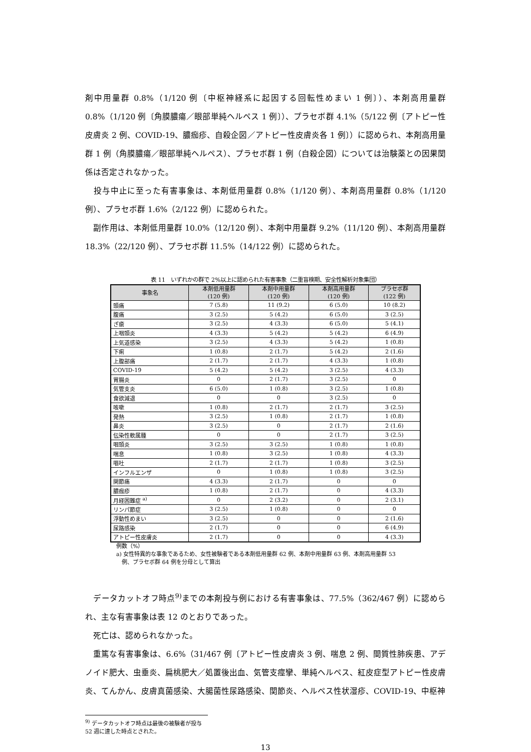剤中用量群 0.8%（1/120 例〔中枢神経系に起因する回転性めまい 1 例〕）、本剤高用量群 0.8%（1/120 例〔角膜膿瘍／眼部単純ヘルペス 1 例〕）、プラセボ群 4.1%（5/122 例〔アトピー性皮膚炎 2 例、COVID-19、膿痂疹、自殺企図／アトピー性皮膚炎各 1 例〕）に認められ、本剤高用量群 1 例（角膜膿瘍／眼部単純ヘルペス）、プラセボ群 1 例（自殺企図）については治験薬との因果関係は否定されなかった。
　投与中止に至った有害事象は、本剤低用量群 0.8%（1/120 例）、本剤高用量群 0.8%（1/120 例）、プラセボ群 1.6%（2/122 例）に認められた。
　副作用は、本剤低用量群 10.0%（12/120 例）、本剤中用量群 9.2%（11/120 例）、本剤高用量群 18.3%（22/120 例）、プラセボ群 11.5%（14/122 例）に認められた。
表 11　いずれかの群で 2%以上に認められた有害事象（二重盲検期、安全性解析対象集団）
| 事象名 | 本剤低用量群 (120 例) | 本剤中用量群 (120 例) | 本剤高用量群 (120 例) | プラセボ群 (122 例) |
| --- | --- | --- | --- | --- |
| 頭痛 | 7 (5.8) | 11 (9.2) | 6 (5.0) | 10 (8.2) |
| 腹痛 | 3 (2.5) | 5 (4.2) | 6 (5.0) | 3 (2.5) |
| ざ瘡 | 3 (2.5) | 4 (3.3) | 6 (5.0) | 5 (4.1) |
| 上咽頭炎 | 4 (3.3) | 5 (4.2) | 5 (4.2) | 6 (4.9) |
| 上気道感染 | 3 (2.5) | 4 (3.3) | 5 (4.2) | 1 (0.8) |
| 下痢 | 1 (0.8) | 2 (1.7) | 5 (4.2) | 2 (1.6) |
| 上腹部痛 | 2 (1.7) | 2 (1.7) | 4 (3.3) | 1 (0.8) |
| COVID-19 | 5 (4.2) | 5 (4.2) | 3 (2.5) | 4 (3.3) |
| 胃腸炎 | 0 | 2 (1.7) | 3 (2.5) | 0 |
| 気管支炎 | 6 (5.0) | 1 (0.8) | 3 (2.5) | 1 (0.8) |
| 食欲減退 | 0 | 0 | 3 (2.5) | 0 |
| 咳嗽 | 1 (0.8) | 2 (1.7) | 2 (1.7) | 3 (2.5) |
| 発熱 | 3 (2.5) | 1 (0.8) | 2 (1.7) | 1 (0.8) |
| 鼻炎 | 3 (2.5) | 0 | 2 (1.7) | 2 (1.6) |
| 伝染性軟属腫 | 0 | 0 | 2 (1.7) | 3 (2.5) |
| 咽頭炎 | 3 (2.5) | 3 (2.5) | 1 (0.8) | 1 (0.8) |
| 喘息 | 1 (0.8) | 3 (2.5) | 1 (0.8) | 4 (3.3) |
| 嘔吐 | 2 (1.7) | 2 (1.7) | 1 (0.8) | 3 (2.5) |
| インフルエンザ | 0 | 1 (0.8) | 1 (0.8) | 3 (2.5) |
| 関節痛 | 4 (3.3) | 2 (1.7) | 0 | 0 |
| 膿痂疹 | 1 (0.8) | 2 (1.7) | 0 | 4 (3.3) |
| 月経困難症 <sup>a)</sup> | 0 | 2 (3.2) | 0 | 2 (3.1) |
| リンパ節症 | 3 (2.5) | 1 (0.8) | 0 | 0 |
| 浮動性めまい | 3 (2.5) | 0 | 0 | 2 (1.6) |
| 尿路感染 | 2 (1.7) | 0 | 0 | 6 (4.9) |
| アトピー性皮膚炎 | 2 (1.7) | 0 | 0 | 4 (3.3) |
例数（%）
a) 女性特異的な事象であるため、女性被験者である本剤低用量群 62 例、本剤中用量群 63 例、本剤高用量群 53
　例、プラセボ群 64 例を分母として算出
　データカットオフ時点<sup>9)</sup>までの本剤投与例における有害事象は、77.5%（362/467 例）に認められ、主な有害事象は表 12 のとおりであった。
　死亡は、認められなかった。
　重篤な有害事象は、6.6%（31/467 例〔アトピー性皮膚炎 3 例、喘息 2 例、間質性肺疾患、アデノイド肥大、虫垂炎、扁桃肥大／処置後出血、気管支痙攣、単純ヘルペス、紅皮症型アトピー性皮膚炎、てんかん、皮膚真菌感染、大腸菌性尿路感染、関節炎、ヘルペス性状湿疹、COVID-19、中枢神
<sup>9)</sup> データカットオフ時点は最後の被験者が投与 52 週に達した時点とされた。
13